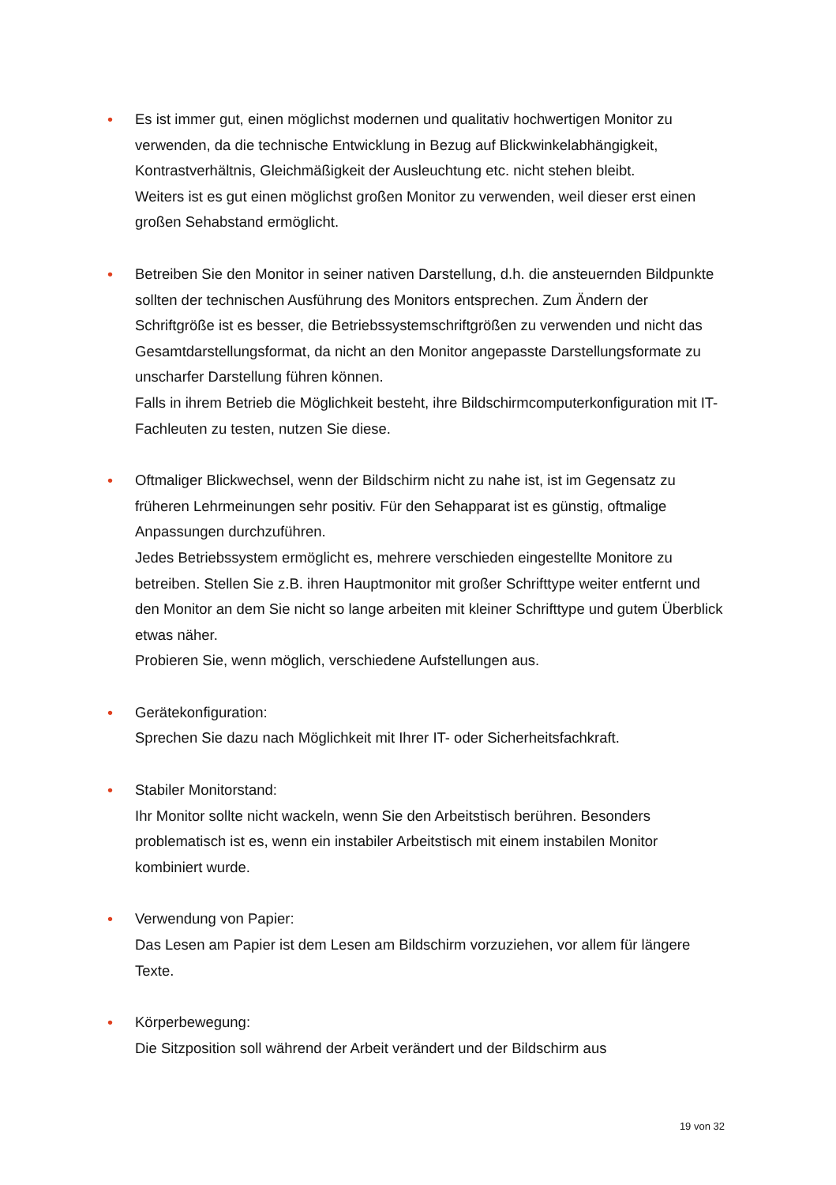• Es ist immer gut, einen möglichst modernen und qualitativ hochwertigen Monitor zu verwenden, da die technische Entwicklung in Bezug auf Blickwinkelabhängigkeit, Kontrastverhältnis, Gleichmäßigkeit der Ausleuchtung etc. nicht stehen bleibt.
Weiters ist es gut einen möglichst großen Monitor zu verwenden, weil dieser erst einen großen Sehabstand ermöglicht.
• Betreiben Sie den Monitor in seiner nativen Darstellung, d.h. die ansteuernden Bildpunkte sollten der technischen Ausführung des Monitors entsprechen. Zum Ändern der Schriftgröße ist es besser, die Betriebssystemschriftgrößen zu verwenden und nicht das Gesamtdarstellungsformat, da nicht an den Monitor angepasste Darstellungsformate zu unscharfer Darstellung führen können.
Falls in ihrem Betrieb die Möglichkeit besteht, ihre Bildschirmcomputerkonfiguration mit IT-Fachleuten zu testen, nutzen Sie diese.
• Oftmaliger Blickwechsel, wenn der Bildschirm nicht zu nahe ist, ist im Gegensatz zu früheren Lehrmeinungen sehr positiv. Für den Sehapparat ist es günstig, oftmalige Anpassungen durchzuführen.
Jedes Betriebssystem ermöglicht es, mehrere verschieden eingestellte Monitore zu betreiben. Stellen Sie z.B. ihren Hauptmonitor mit großer Schrifttype weiter entfernt und den Monitor an dem Sie nicht so lange arbeiten mit kleiner Schrifttype und gutem Überblick etwas näher.
Probieren Sie, wenn möglich, verschiedene Aufstellungen aus.
• Gerätekonfiguration:
Sprechen Sie dazu nach Möglichkeit mit Ihrer IT- oder Sicherheitsfachkraft.
• Stabiler Monitorstand:
Ihr Monitor sollte nicht wackeln, wenn Sie den Arbeitstisch berühren. Besonders problematisch ist es, wenn ein instabiler Arbeitstisch mit einem instabilen Monitor kombiniert wurde.
• Verwendung von Papier:
Das Lesen am Papier ist dem Lesen am Bildschirm vorzuziehen, vor allem für längere Texte.
• Körperbewegung:
Die Sitzposition soll während der Arbeit verändert und der Bildschirm aus
19 von 32